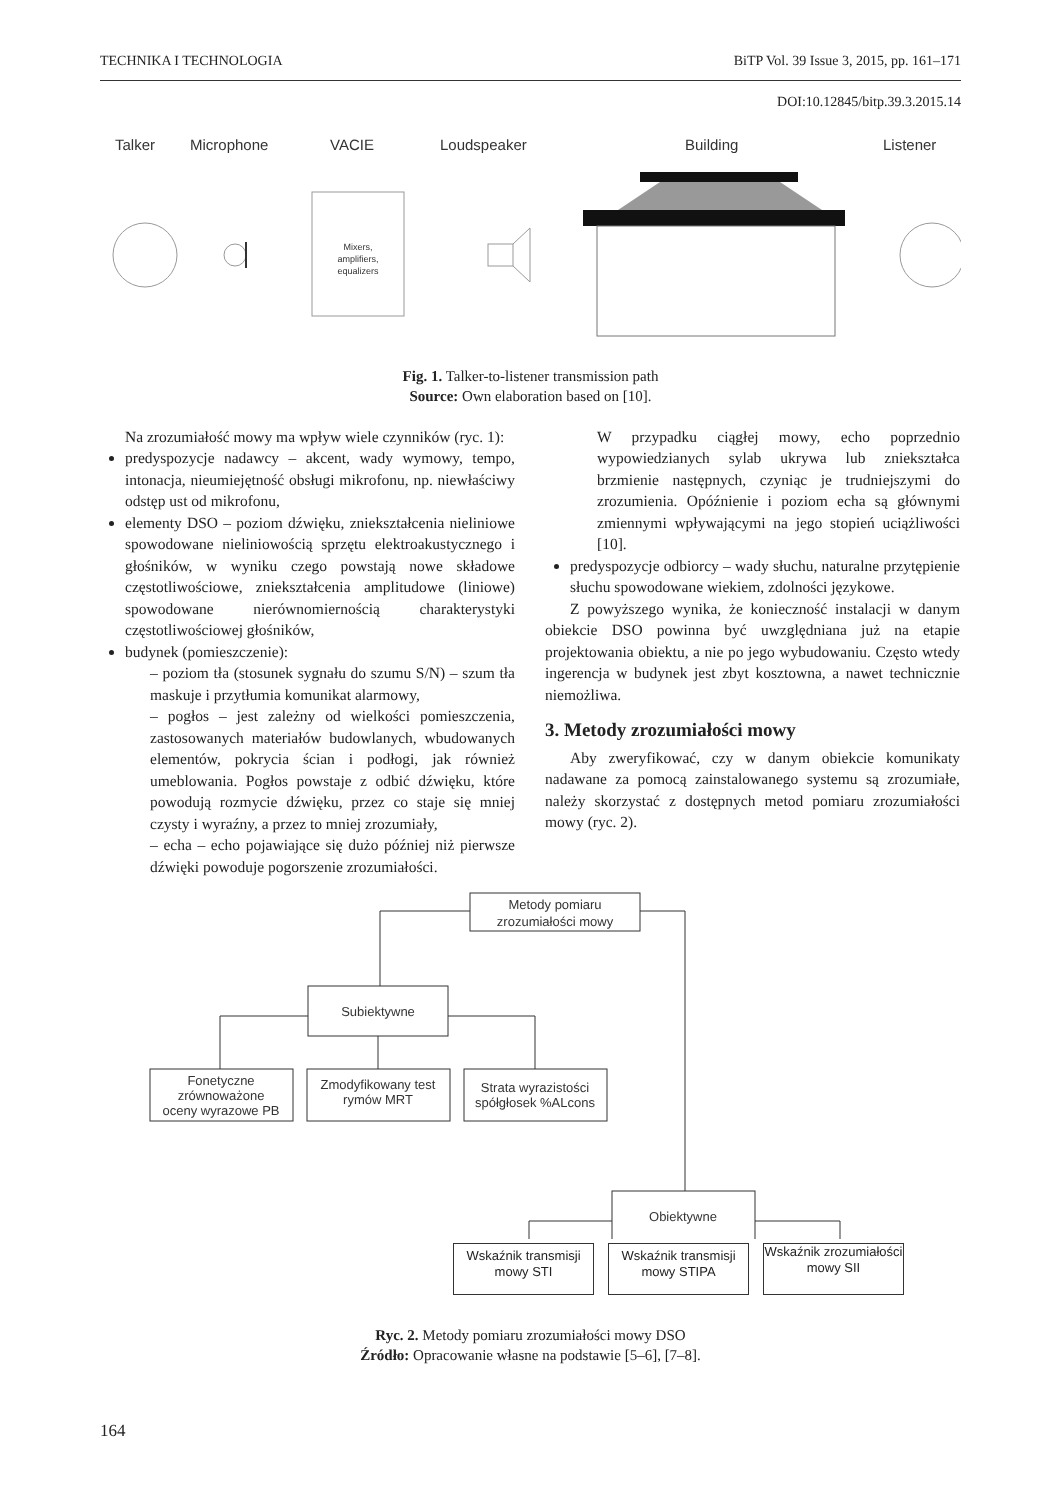TECHNIKA I TECHNOLOGIA BiTP Vol. 39 Issue 3, 2015, pp. 161–171
DOI:10.12845/bitp.39.3.2015.14
Talker
Microphone
VACIE
Loudspeaker
Building
Listener
Mixers,
amplifiers,
equalizers
Fig. 1. Talker-to-listener transmission path
Source: Own elaboration based on [10].
Na zrozumiałość mowy ma wpływ wiele czynników (ryc. 1):
predyspozycje nadawcy – akcent, wady wymowy, tempo, intonacja, nieumiejętność obsługi mikrofonu, np. niewłaściwy odstęp ust od mikrofonu,
elementy DSO – poziom dźwięku, zniekształcenia nieliniowe spowodowane nieliniowością sprzętu elektroakustycznego i głośników, w wyniku czego powstają nowe składowe częstotliwościowe, zniekształcenia amplitudowe (liniowe) spowodowane nierównomiernością charakterystyki częstotliwościowej głośników,
budynek (pomieszczenie):
– poziom tła (stosunek sygnału do szumu S/N) – szum tła maskuje i przytłumia komunikat alarmowy,
– pogłos – jest zależny od wielkości pomieszczenia, zastosowanych materiałów budowlanych, wbudowanych elementów, pokrycia ścian i podłogi, jak również umeblowania. Pogłos powstaje z odbić dźwięku, które powodują rozmycie dźwięku, przez co staje się mniej czysty i wyraźny, a przez to mniej zrozumiały,
– echa – echo pojawiające się dużo później niż pierwsze dźwięki powoduje pogorszenie zrozumiałości.
W przypadku ciągłej mowy, echo poprzednio wypowiedzianych sylab ukrywa lub zniekształca brzmienie następnych, czyniąc je trudniejszymi do zrozumienia. Opóźnienie i poziom echa są głównymi zmiennymi wpływającymi na jego stopień uciążliwości [10].
predyspozycje odbiorcy – wady słuchu, naturalne przytępienie słuchu spowodowane wiekiem, zdolności językowe.
Z powyższego wynika, że konieczność instalacji w danym obiekcie DSO powinna być uwzględniana już na etapie projektowania obiektu, a nie po jego wybudowaniu. Często wtedy ingerencja w budynek jest zbyt kosztowna, a nawet technicznie niemożliwa.
3. Metody zrozumiałości mowy
Aby zweryfikować, czy w danym obiekcie komunikaty nadawane za pomocą zainstalowanego systemu są zrozumiałe, należy skorzystać z dostępnych metod pomiaru zrozumiałości mowy (ryc. 2).
Metody pomiaru
zrozumiałości mowy
Subiektywne
Fonetyczne
zrównoważone
oceny wyrazowe PB
Zmodyfikowany test
rymów MRT
Strata wyrazistości
spółgłosek %ALcons
Obiektywne
Wskaźnik transmisji mowy STI
Wskaźnik transmisji mowy STIPA
Wskaźnik zrozumiałości mowy SII
Ryc. 2. Metody pomiaru zrozumiałości mowy DSO
Źródło: Opracowanie własne na podstawie [5–6], [7–8].
164